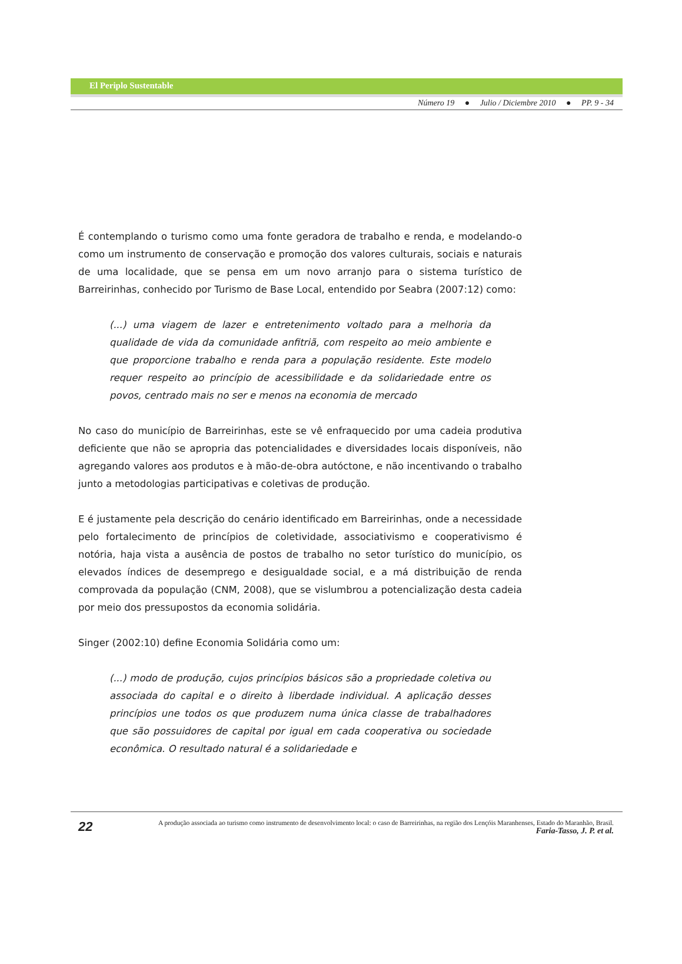El Periplo Sustentable
Número 19 ● Julio / Diciembre 2010 ● PP. 9 - 34
É contemplando o turismo como uma fonte geradora de trabalho e renda, e modelando-o como um instrumento de conservação e promoção dos valores culturais, sociais e naturais de uma localidade, que se pensa em um novo arranjo para o sistema turístico de Barreirinhas, conhecido por Turismo de Base Local, entendido por Seabra (2007:12) como:
(...) uma viagem de lazer e entretenimento voltado para a melhoria da qualidade de vida da comunidade anfitriã, com respeito ao meio ambiente e que proporcione trabalho e renda para a população residente. Este modelo requer respeito ao princípio de acessibilidade e da solidariedade entre os povos, centrado mais no ser e menos na economia de mercado
No caso do município de Barreirinhas, este se vê enfraquecido por uma cadeia produtiva deficiente que não se apropria das potencialidades e diversidades locais disponíveis, não agregando valores aos produtos e à mão-de-obra autóctone, e não incentivando o trabalho junto a metodologias participativas e coletivas de produção.
E é justamente pela descrição do cenário identificado em Barreirinhas, onde a necessidade pelo fortalecimento de princípios de coletividade, associativismo e cooperativismo é notória, haja vista a ausência de postos de trabalho no setor turístico do município, os elevados índices de desemprego e desigualdade social, e a má distribuição de renda comprovada da população (CNM, 2008), que se vislumbrou a potencialização desta cadeia por meio dos pressupostos da economia solidária.
Singer (2002:10) define Economia Solidária como um:
(...) modo de produção, cujos princípios básicos são a propriedade coletiva ou associada do capital e o direito à liberdade individual. A aplicação desses princípios une todos os que produzem numa única classe de trabalhadores que são possuidores de capital por igual em cada cooperativa ou sociedade econômica. O resultado natural é a solidariedade e
22
A produção associada ao turismo como instrumento de desenvolvimento local: o caso de Barreirinhas, na região dos Lençóis Maranhenses, Estado do Maranhão, Brasil.
Faria-Tasso, J. P. et al.